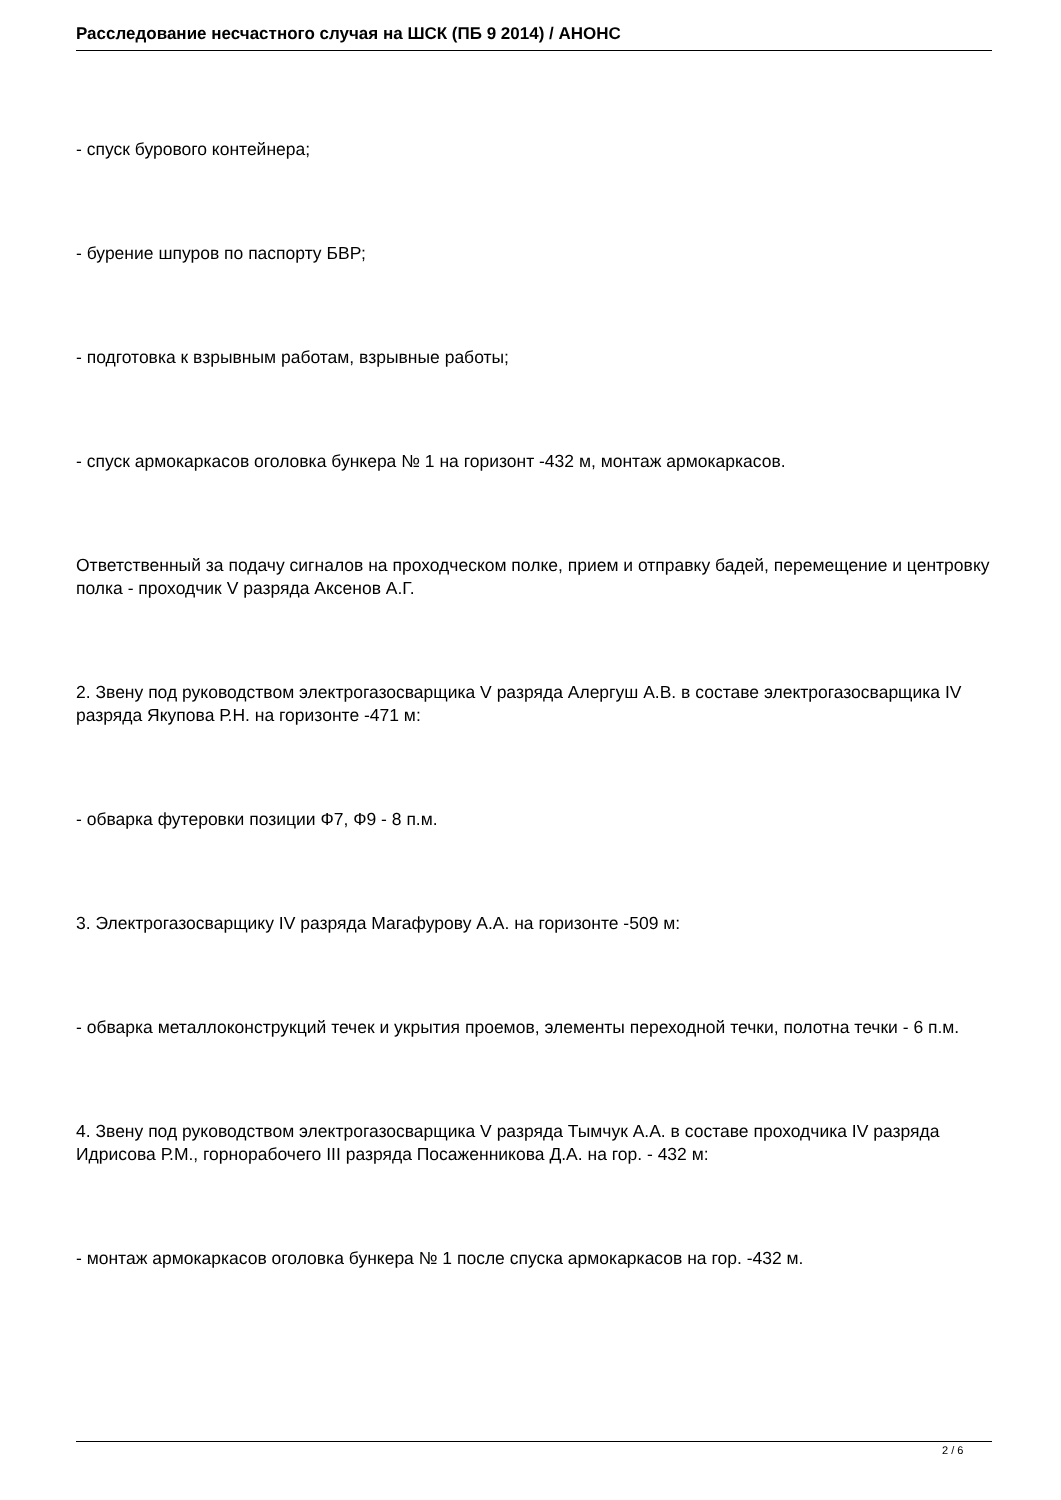Расследование несчастного случая на ШСК (ПБ 9 2014) / АНОНС
- спуск бурового контейнера;
- бурение шпуров по паспорту БВР;
- подготовка к взрывным работам, взрывные работы;
- спуск армокаркасов оголовка бункера № 1 на горизонт -432 м, монтаж армокаркасов.
Ответственный за подачу сигналов на проходческом полке, прием и отправку бадей, перемещение и центровку полка - проходчик V разряда Аксенов А.Г.
2. Звену под руководством электрогазосварщика V разряда Алергуш А.В. в составе электрогазосварщика IV разряда Якупова Р.Н. на горизонте -471 м:
- обварка футеровки позиции Ф7, Ф9 - 8 п.м.
3. Электрогазосварщику IV разряда Магафурову А.А. на горизонте -509 м:
- обварка металлоконструкций течек и укрытия проемов, элементы переходной течки, полотна течки - 6 п.м.
4. Звену под руководством электрогазосварщика V разряда Тымчук А.А. в составе проходчика IV разряда Идрисова Р.М., горнорабочего III разряда Посаженникова Д.А. на гор. - 432 м:
- монтаж армокаркасов оголовка бункера № 1 после спуска армокаркасов на гор. -432 м.
2 / 6